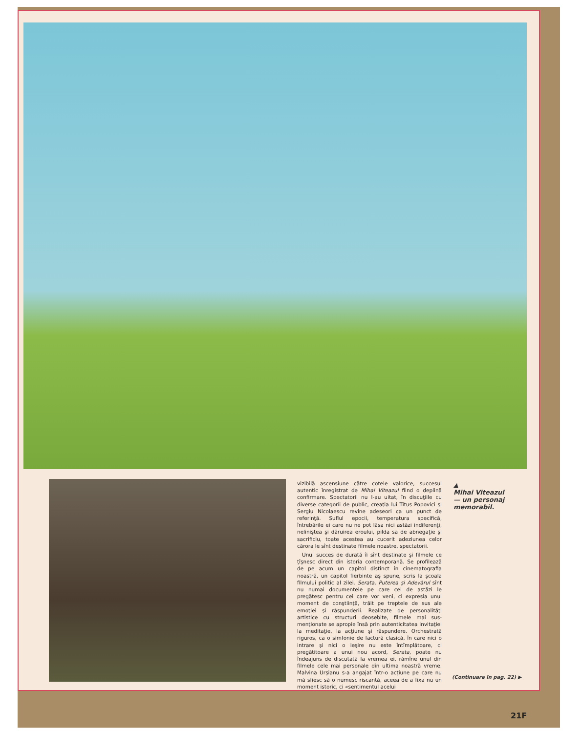vizibilă ascensiune către cotele valorice, succesul autentic înregistrat de Mihai Viteazul fiind o deplină confirmare. Spectatorii nu l-au uitat, în discuţiile cu diverse categorii de public, creaţia lui Titus Popovici şi Sergiu Nicolaescu revine adeseori ca un punct de referinţă. Suflul epocii, temperatura specifică, întrebările ei care nu ne pot lăsa nici astăzi indiferenţi, neliniştea şi dăruirea eroului, pilda sa de abnegaţie şi sacrificiu, toate acestea au cucerit adeziunea celor cărora le sînt destinate filmele noastre, spectatorii.
Unui succes de durată îi sînt destinate şi filmele ce ţîşnesc direct din istoria contemporană. Se profilează de pe acum un capitol distinct în cinematografia noastră, un capitol fierbinte aş spune, scris la şcoala filmului politic al zilei. Serata, Puterea şi Adevărul sînt nu numai documentele pe care cei de astăzi le pregătesc pentru cei care vor veni, ci expresia unui moment de conştiinţă, trăit pe treptele de sus ale emoţiei şi răspunderii. Realizate de personalităţi artistice cu structuri deosebite, filmele mai sus-menţionate se apropie însă prin autenticitatea invitaţiei la meditaţie, la acţiune şi răspundere. Orchestrată riguros, ca o simfonie de factură clasică, în care nici o intrare şi nici o ieşire nu este întîmplătoare, ci pregătitoare a unui nou acord, Serata, poate nu îndeajuns de discutată la vremea ei, rămîne unul din filmele cele mai personale din ultima noastră vreme. Malvina Urşianu s-a angajat într-o acţiune pe care nu mă sfiesc să o numesc riscantă, aceea de a fixa nu un moment istoric, ci «sentimentul acelui
▲
Mihai Viteazul — un personaj memorabil.
(Continuare în pag. 22) ▶
21F